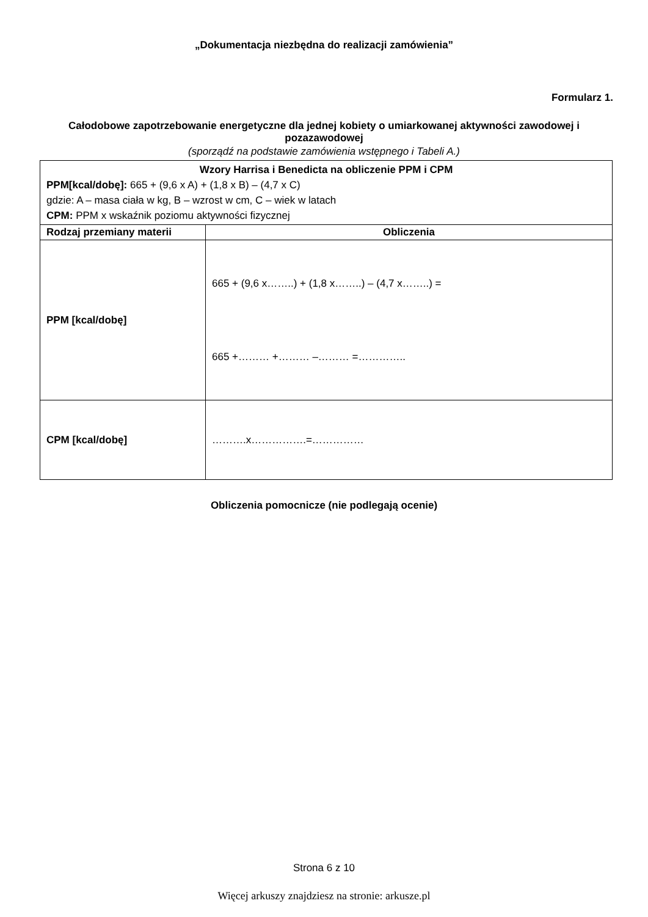„Dokumentacja niezbędna do realizacji zamówienia”
Formularz 1.
Całodobowe zapotrzebowanie energetyczne dla jednej kobiety o umiarkowanej aktywności zawodowej i pozazawodowej
(sporządź na podstawie zamówienia wstępnego i Tabeli A.)
| Wzory Harrisa i Benedicta na obliczenie PPM i CPM PPM[kcal/dobę]: 665 + (9,6 x A) + (1,8 x B) – (4,7 x C) gdzie: A – masa ciała w kg, B – wzrost w cm, C – wiek w latach CPM: PPM x wskaźnik poziomu aktywności fizycznej | |
| Rodzaj przemiany materii | Obliczenia |
| PPM [kcal/dobę] | 665 + (9,6 x……..) + (1,8 x……..) – (4,7 x……..) = 665 +……… +……… –……… =………….. |
| CPM [kcal/dobę] | ……….x…………….=…………… |
Obliczenia pomocnicze (nie podlegają ocenie)
Strona 6 z 10
Więcej arkuszy znajdziesz na stronie: arkusze.pl